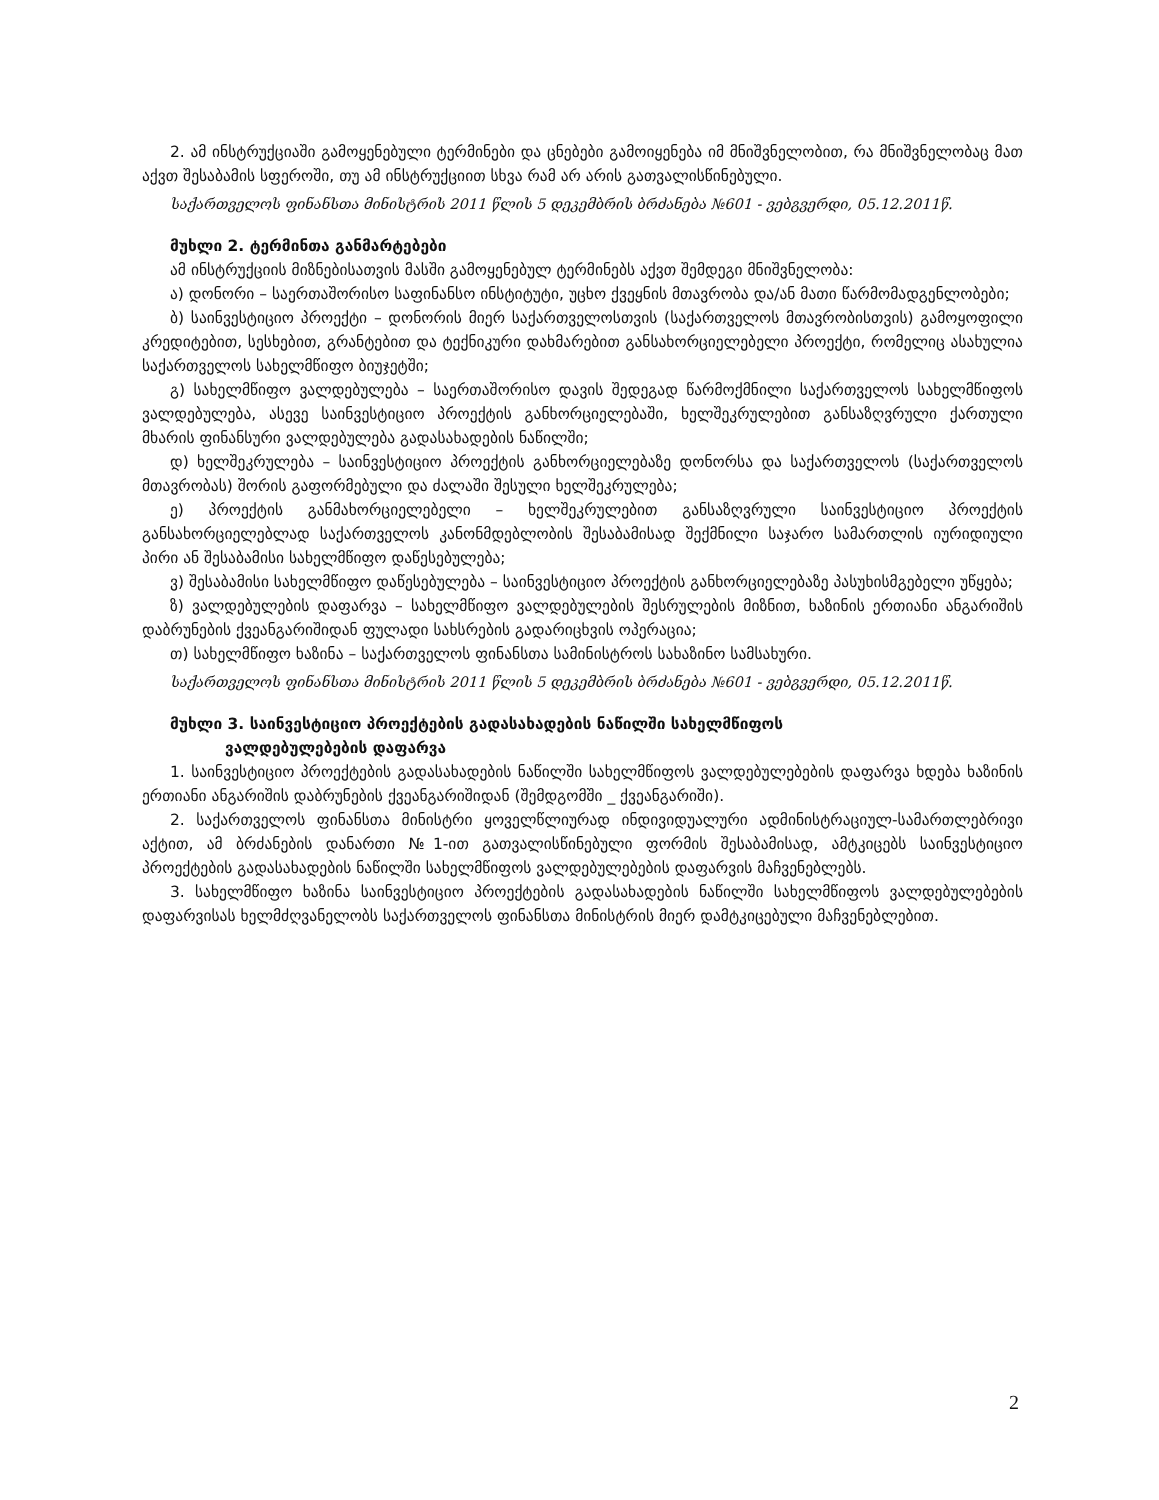2. ამ ინსტრუქციაში გამოყენებული ტერმინები და ცნებები გამოიყენება იმ მნიშვნელობით, რა მნიშვნელობაც მათ აქვთ შესაბამის სფეროში, თუ ამ ინსტრუქციით სხვა რამ არ არის გათვალისწინებული.
საქართველოს ფინანსთა მინისტრის 2011 წლის 5 დეკემბრის ბრძანება №601 - ვებგვერდი, 05.12.2011წ.
მუხლი 2. ტერმინთა განმარტებები
ამ ინსტრუქციის მიზნებისათვის მასში გამოყენებულ ტერმინებს აქვთ შემდეგი მნიშვნელობა:
ა) დონორი – საერთაშორისო საფინანსო ინსტიტუტი, უცხო ქვეყნის მთავრობა და/ან მათი წარმომადგენლობები;
ბ) საინვესტიციო პროექტი – დონორის მიერ საქართველოსთვის (საქართველოს მთავრობისთვის) გამოყოფილი კრედიტებით, სესხებით, გრანტებით და ტექნიკური დახმარებით განსახორციელებელი პროექტი, რომელიც ასახულია საქართველოს სახელმწიფო ბიუჯეტში;
გ) სახელმწიფო ვალდებულება – საერთაშორისო დავის შედეგად წარმოქმნილი საქართველოს სახელმწიფოს ვალდებულება, ასევე საინვესტიციო პროექტის განხორციელებაში, ხელშეკრულებით განსაზღვრული ქართული მხარის ფინანსური ვალდებულება გადასახადების ნაწილში;
დ) ხელშეკრულება – საინვესტიციო პროექტის განხორციელებაზე დონორსა და საქართველოს (საქართველოს მთავრობას) შორის გაფორმებული და ძალაში შესული ხელშეკრულება;
ე) პროექტის განმახორციელებელი – ხელშეკრულებით განსაზღვრული საინვესტიციო პროექტის განსახორციელებლად საქართველოს კანონმდებლობის შესაბამისად შექმნილი საჯარო სამართლის იურიდიული პირი ან შესაბამისი სახელმწიფო დაწესებულება;
ვ) შესაბამისი სახელმწიფო დაწესებულება – საინვესტიციო პროექტის განხორციელებაზე პასუხისმგებელი უწყება;
ზ) ვალდებულების დაფარვა – სახელმწიფო ვალდებულების შესრულების მიზნით, ხაზინის ერთიანი ანგარიშის დაბრუნების ქვეანგარიშიდან ფულადი სახსრების გადარიცხვის ოპერაცია;
თ) სახელმწიფო ხაზინა – საქართველოს ფინანსთა სამინისტროს სახაზინო სამსახური.
საქართველოს ფინანსთა მინისტრის 2011 წლის 5 დეკემბრის ბრძანება №601 - ვებგვერდი, 05.12.2011წ.
მუხლი 3. საინვესტიციო პროექტების გადასახადების ნაწილში სახელმწიფოს
ვალდებულებების დაფარვა
1. საინვესტიციო პროექტების გადასახადების ნაწილში სახელმწიფოს ვალდებულებების დაფარვა ხდება ხაზინის ერთიანი ანგარიშის დაბრუნების ქვეანგარიშიდან (შემდგომში _ ქვეანგარიში).
2. საქართველოს ფინანსთა მინისტრი ყოველწლიურად ინდივიდუალური ადმინისტრაციულ-სამართლებრივი აქტით, ამ ბრძანების დანართი №1-ით გათვალისწინებული ფორმის შესაბამისად, ამტკიცებს საინვესტიციო პროექტების გადასახადების ნაწილში სახელმწიფოს ვალდებულებების დაფარვის მაჩვენებლებს.
3. სახელმწიფო ხაზინა საინვესტიციო პროექტების გადასახადების ნაწილში სახელმწიფოს ვალდებულებების დაფარვისას ხელმძღვანელობს საქართველოს ფინანსთა მინისტრის მიერ დამტკიცებული მაჩვენებლებით.
2